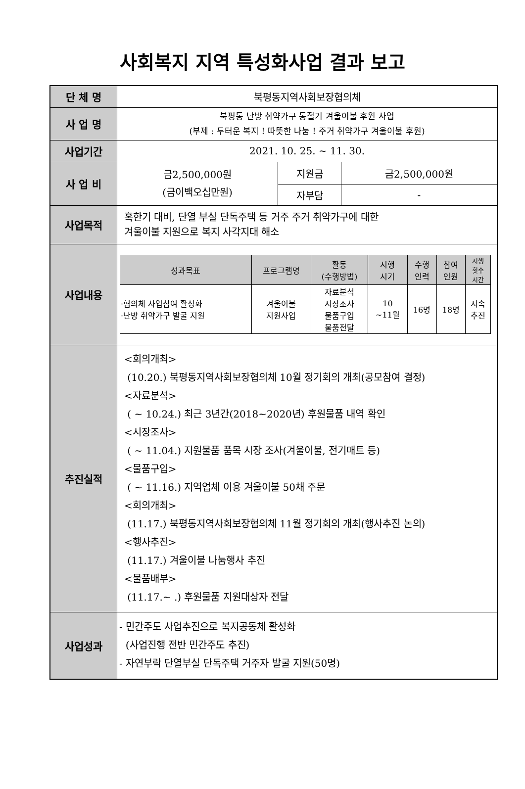사회복지 지역 특성화사업 결과 보고
| 단 체 명 | 북평동지역사회보장협의체 | | |
| 사 업 명 | 북평동 난방 취약가구 동절기 겨울이불 후원 사업 (부제 : 두터운 복지 ! 따뜻한 나눔 ! 주거 취약가구 겨울이불 후원) | | |
| 사업기간 | 2021. 10. 25. ~ 11. 30. | | |
| 사 업 비 | 금2,500,000원 (금이백오십만원) | 지원금 | 금2,500,000원 |
| | | 자부담 | - |
| 사업목적 | 혹한기 대비, 단열 부실 단독주택 등 거주 주거 취약가구에 대한 겨울이불 지원으로 복지 사각지대 해소 | | |
| 사업내용 | / 성과목표 / 프로그램명 / 활동 (수행방법) / 시행 시기 / 수행 인력 / 참여 인원 / 시행 횟수 시간 / / --- / --- / --- / --- / --- / --- / --- / / ·협의체 사업참여 활성화 ·난방 취약가구 발굴 지원 / 겨울이불 지원사업 / 자료분석 시장조사 물품구입 물품전달 / 10 ~11월 / 16명 / 18명 / 지속 추진 / | | |
| 추진실적 | <회의개최> (10.20.) 북평동지역사회보장협의체 10월 정기회의 개최(공모참여 결정) <자료분석> ( ~ 10.24.) 최근 3년간(2018~2020년) 후원물품 내역 확인 <시장조사> ( ~ 11.04.) 지원물품 품목 시장 조사(겨울이불, 전기매트 등) <물품구입> ( ~ 11.16.) 지역업체 이용 겨울이불 50채 주문 <회의개최> (11.17.) 북평동지역사회보장협의체 11월 정기회의 개최(행사추진 논의) <행사추진> (11.17.) 겨울이불 나눔행사 추진 <물품배부> (11.17.~ .) 후원물품 지원대상자 전달 | | |
| 사업성과 | - 민간주도 사업추진으로 복지공동체 활성화 (사업진행 전반 민간주도 추진) - 자연부락 단열부실 단독주택 거주자 발굴 지원(50명) | | |